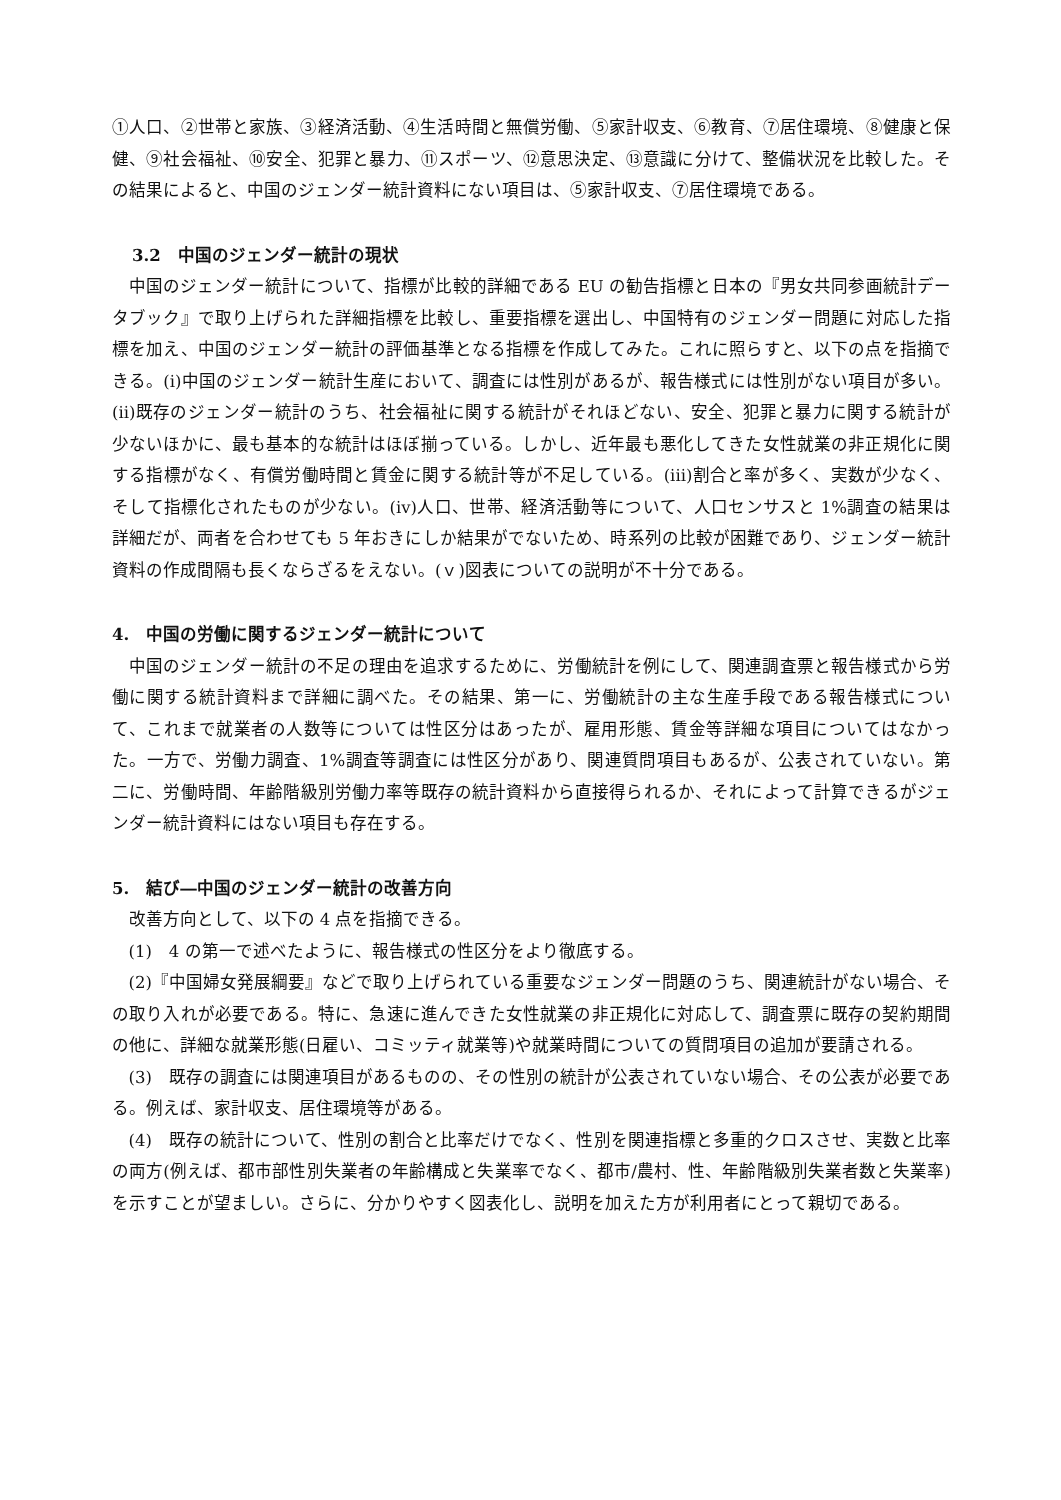①人口、②世帯と家族、③経済活動、④生活時間と無償労働、⑤家計収支、⑥教育、⑦居住環境、⑧健康と保健、⑨社会福祉、⑩安全、犯罪と暴力、⑪スポーツ、⑫意思決定、⑬意識に分けて、整備状況を比較した。その結果によると、中国のジェンダー統計資料にない項目は、⑤家計収支、⑦居住環境である。
3.2　中国のジェンダー統計の現状
中国のジェンダー統計について、指標が比較的詳細である EU の勧告指標と日本の『男女共同参画統計データブック』で取り上げられた詳細指標を比較し、重要指標を選出し、中国特有のジェンダー問題に対応した指標を加え、中国のジェンダー統計の評価基準となる指標を作成してみた。これに照らすと、以下の点を指摘できる。(i)中国のジェンダー統計生産において、調査には性別があるが、報告様式には性別がない項目が多い。(ii)既存のジェンダー統計のうち、社会福祉に関する統計がそれほどない、安全、犯罪と暴力に関する統計が少ないほかに、最も基本的な統計はほぼ揃っている。しかし、近年最も悪化してきた女性就業の非正規化に関する指標がなく、有償労働時間と賃金に関する統計等が不足している。(iii)割合と率が多く、実数が少なく、そして指標化されたものが少ない。(iv)人口、世帯、経済活動等について、人口センサスと 1%調査の結果は詳細だが、両者を合わせても 5 年おきにしか結果がでないため、時系列の比較が困難であり、ジェンダー統計資料の作成間隔も長くならざるをえない。(ｖ)図表についての説明が不十分である。
4.　中国の労働に関するジェンダー統計について
中国のジェンダー統計の不足の理由を追求するために、労働統計を例にして、関連調査票と報告様式から労働に関する統計資料まで詳細に調べた。その結果、第一に、労働統計の主な生産手段である報告様式について、これまで就業者の人数等については性区分はあったが、雇用形態、賃金等詳細な項目についてはなかった。一方で、労働力調査、1%調査等調査には性区分があり、関連質問項目もあるが、公表されていない。第二に、労働時間、年齢階級別労働力率等既存の統計資料から直接得られるか、それによって計算できるがジェンダー統計資料にはない項目も存在する。
5.　結び―中国のジェンダー統計の改善方向
改善方向として、以下の 4 点を指摘できる。
(1)　4 の第一で述べたように、報告様式の性区分をより徹底する。
(2)『中国婦女発展綱要』などで取り上げられている重要なジェンダー問題のうち、関連統計がない場合、その取り入れが必要である。特に、急速に進んできた女性就業の非正規化に対応して、調査票に既存の契約期間の他に、詳細な就業形態(日雇い、コミッティ就業等)や就業時間についての質問項目の追加が要請される。
(3)　既存の調査には関連項目があるものの、その性別の統計が公表されていない場合、その公表が必要である。例えば、家計収支、居住環境等がある。
(4)　既存の統計について、性別の割合と比率だけでなく、性別を関連指標と多重的クロスさせ、実数と比率の両方(例えば、都市部性別失業者の年齢構成と失業率でなく、都市/農村、性、年齢階級別失業者数と失業率)を示すことが望ましい。さらに、分かりやすく図表化し、説明を加えた方が利用者にとって親切である。